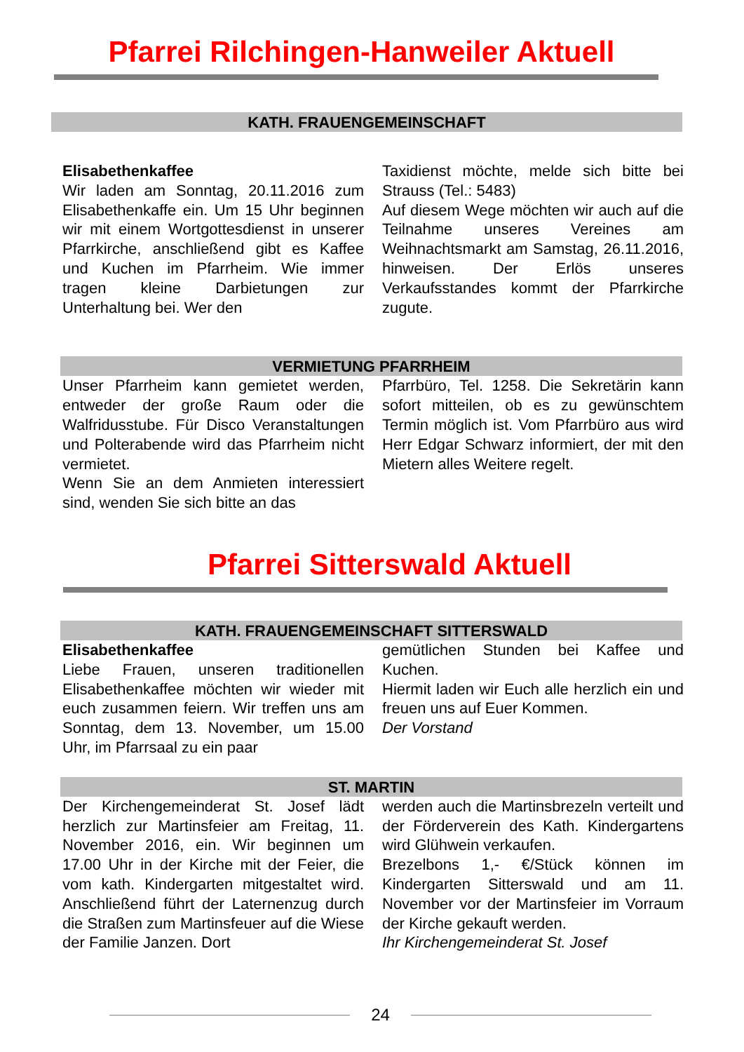Pfarrei Rilchingen-Hanweiler Aktuell
KATH. FRAUENGEMEINSCHAFT
Elisabethenkaffee
Wir laden am Sonntag, 20.11.2016 zum Elisabethenkaffe ein. Um 15 Uhr beginnen wir mit einem Wortgottesdienst in unserer Pfarrkirche, anschließend gibt es Kaffee und Kuchen im Pfarrheim. Wie immer tragen kleine Darbietungen zur Unterhaltung bei. Wer den
Taxidienst möchte, melde sich bitte bei Strauss (Tel.: 5483)
Auf diesem Wege möchten wir auch auf die Teilnahme unseres Vereines am Weihnachtsmarkt am Samstag, 26.11.2016, hinweisen. Der Erlös unseres Verkaufsstandes kommt der Pfarrkirche zugute.
VERMIETUNG PFARRHEIM
Unser Pfarrheim kann gemietet werden, entweder der große Raum oder die Walfridusstube. Für Disco Veranstaltungen und Polterabende wird das Pfarrheim nicht vermietet.
Wenn Sie an dem Anmieten interessiert sind, wenden Sie sich bitte an das
Pfarrbüro, Tel. 1258. Die Sekretärin kann sofort mitteilen, ob es zu gewünschtem Termin möglich ist. Vom Pfarrbüro aus wird Herr Edgar Schwarz informiert, der mit den Mietern alles Weitere regelt.
Pfarrei Sitterswald Aktuell
KATH. FRAUENGEMEINSCHAFT SITTERSWALD
Elisabethenkaffee
Liebe Frauen, unseren traditionellen Elisabethenkaffee möchten wir wieder mit euch zusammen feiern. Wir treffen uns am Sonntag, dem 13. November, um 15.00 Uhr, im Pfarrsaal zu ein paar
gemütlichen Stunden bei Kaffee und Kuchen.
Hiermit laden wir Euch alle herzlich ein und freuen uns auf Euer Kommen.
Der Vorstand
ST. MARTIN
Der Kirchengemeinderat St. Josef lädt herzlich zur Martinsfeier am Freitag, 11. November 2016, ein. Wir beginnen um 17.00 Uhr in der Kirche mit der Feier, die vom kath. Kindergarten mitgestaltet wird. Anschließend führt der Laternenzug durch die Straßen zum Martinsfeuer auf die Wiese der Familie Janzen. Dort
werden auch die Martinsbrezeln verteilt und der Förderverein des Kath. Kindergartens wird Glühwein verkaufen.
Brezelbons 1,- €/Stück können im Kindergarten Sitterswald und am 11. November vor der Martinsfeier im Vorraum der Kirche gekauft werden.
Ihr Kirchengemeinderat St. Josef
24